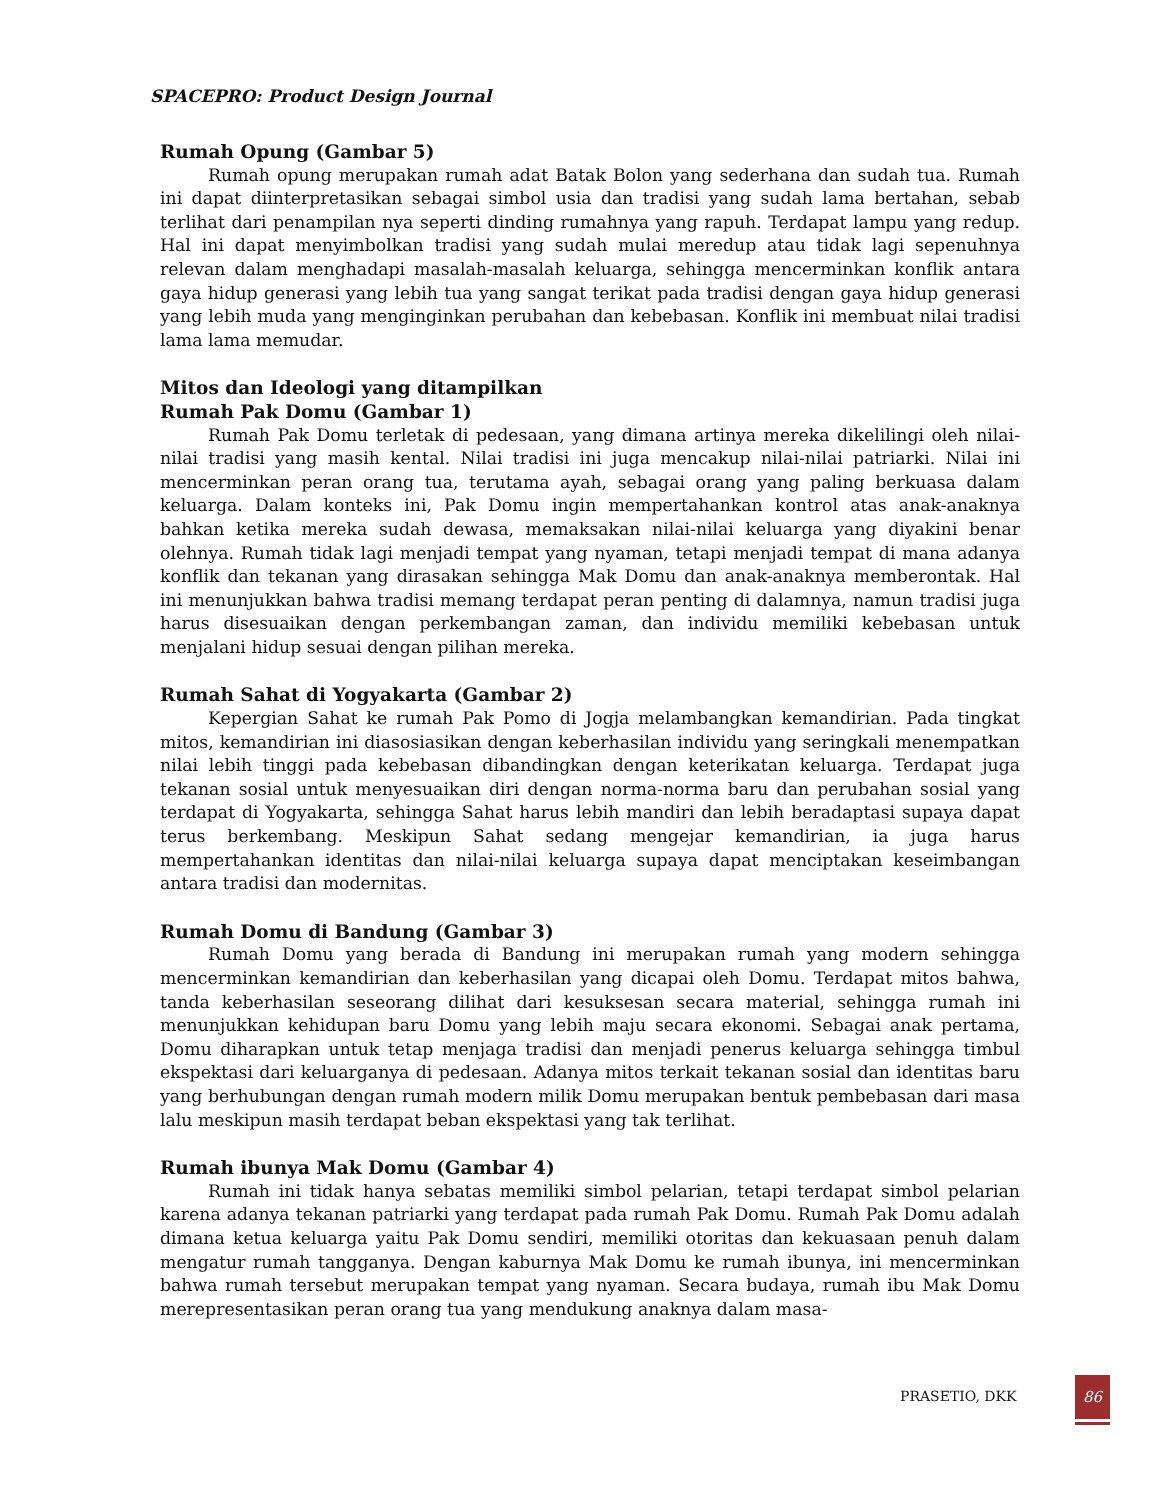SPACEPRO: Product Design Journal
Rumah Opung (Gambar 5)
Rumah opung merupakan rumah adat Batak Bolon yang sederhana dan sudah tua. Rumah ini dapat diinterpretasikan sebagai simbol usia dan tradisi yang sudah lama bertahan, sebab terlihat dari penampilan nya seperti dinding rumahnya yang rapuh. Terdapat lampu yang redup. Hal ini dapat menyimbolkan tradisi yang sudah mulai meredup atau tidak lagi sepenuhnya relevan dalam menghadapi masalah-masalah keluarga, sehingga mencerminkan konflik antara gaya hidup generasi yang lebih tua yang sangat terikat pada tradisi dengan gaya hidup generasi yang lebih muda yang menginginkan perubahan dan kebebasan. Konflik ini membuat nilai tradisi lama lama memudar.
Mitos dan Ideologi yang ditampilkan
Rumah Pak Domu (Gambar 1)
Rumah Pak Domu terletak di pedesaan, yang dimana artinya mereka dikelilingi oleh nilai-nilai tradisi yang masih kental. Nilai tradisi ini juga mencakup nilai-nilai patriarki. Nilai ini mencerminkan peran orang tua, terutama ayah, sebagai orang yang paling berkuasa dalam keluarga. Dalam konteks ini, Pak Domu ingin mempertahankan kontrol atas anak-anaknya bahkan ketika mereka sudah dewasa, memaksakan nilai-nilai keluarga yang diyakini benar olehnya. Rumah tidak lagi menjadi tempat yang nyaman, tetapi menjadi tempat di mana adanya konflik dan tekanan yang dirasakan sehingga Mak Domu dan anak-anaknya memberontak. Hal ini menunjukkan bahwa tradisi memang terdapat peran penting di dalamnya, namun tradisi juga harus disesuaikan dengan perkembangan zaman, dan individu memiliki kebebasan untuk menjalani hidup sesuai dengan pilihan mereka.
Rumah Sahat di Yogyakarta (Gambar 2)
Kepergian Sahat ke rumah Pak Pomo di Jogja melambangkan kemandirian. Pada tingkat mitos, kemandirian ini diasosiasikan dengan keberhasilan individu yang seringkali menempatkan nilai lebih tinggi pada kebebasan dibandingkan dengan keterikatan keluarga. Terdapat juga tekanan sosial untuk menyesuaikan diri dengan norma-norma baru dan perubahan sosial yang terdapat di Yogyakarta, sehingga Sahat harus lebih mandiri dan lebih beradaptasi supaya dapat terus berkembang. Meskipun Sahat sedang mengejar kemandirian, ia juga harus mempertahankan identitas dan nilai-nilai keluarga supaya dapat menciptakan keseimbangan antara tradisi dan modernitas.
Rumah Domu di Bandung (Gambar 3)
Rumah Domu yang berada di Bandung ini merupakan rumah yang modern sehingga mencerminkan kemandirian dan keberhasilan yang dicapai oleh Domu. Terdapat mitos bahwa, tanda keberhasilan seseorang dilihat dari kesuksesan secara material, sehingga rumah ini menunjukkan kehidupan baru Domu yang lebih maju secara ekonomi. Sebagai anak pertama, Domu diharapkan untuk tetap menjaga tradisi dan menjadi penerus keluarga sehingga timbul ekspektasi dari keluarganya di pedesaan. Adanya mitos terkait tekanan sosial dan identitas baru yang berhubungan dengan rumah modern milik Domu merupakan bentuk pembebasan dari masa lalu meskipun masih terdapat beban ekspektasi yang tak terlihat.
Rumah ibunya Mak Domu (Gambar 4)
Rumah ini tidak hanya sebatas memiliki simbol pelarian, tetapi terdapat simbol pelarian karena adanya tekanan patriarki yang terdapat pada rumah Pak Domu. Rumah Pak Domu adalah dimana ketua keluarga yaitu Pak Domu sendiri, memiliki otoritas dan kekuasaan penuh dalam mengatur rumah tangganya. Dengan kaburnya Mak Domu ke rumah ibunya, ini mencerminkan bahwa rumah tersebut merupakan tempat yang nyaman. Secara budaya, rumah ibu Mak Domu merepresentasikan peran orang tua yang mendukung anaknya dalam masa-
PRASETIO, DKK
86